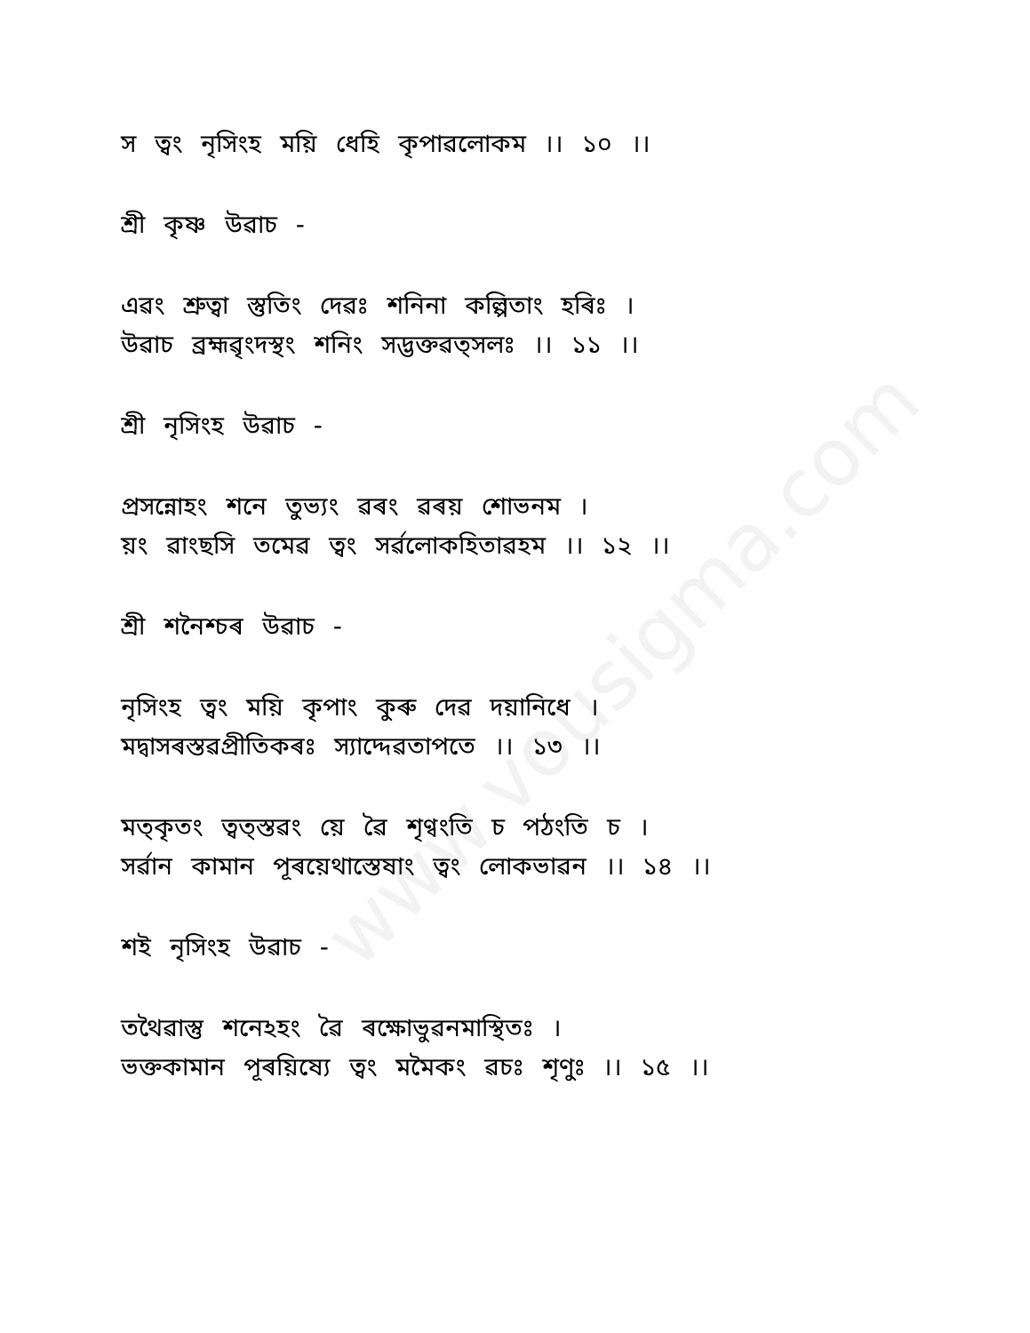www.vousigma.com
স ত্ৱং নৃসিংহ ময়ি ধেহি কৃপাৱলোকম ।। ১০ ।।
শ্ৰী কৃষ্ণ উৱাচ -
এৱং শ্ৰুত্ৱা স্তুতিং দেৱঃ শনিনা কল্পিতাং হৰিঃ ।
উৱাচ ব্ৰহ্মৱৃংদস্থং শনিং সদ্ভক্তৱত্সলঃ ।। ১১ ।।
শ্ৰী নৃসিংহ উৱাচ -
প্ৰসন্নোহং শনে তুভ্যং ৱৰং ৱৰয় শোভনম ।
য়ং ৱাংছসি তমেৱ ত্ৱং সৰ্ৱলোকহিতাৱহম ।। ১২ ।।
শ্ৰী শনৈশ্চৰ উৱাচ -
নৃসিংহ ত্ৱং ময়ি কৃপাং কুৰু দেৱ দয়ানিধে ।
মদ্ৱাসৰস্তৱপ্ৰীতিকৰঃ স্যাদ্দেৱতাপতে ।। ১৩ ।।
মত্কৃতং ত্ৱত্স্তৱং য়ে ৱৈ শৃণ্ৱংতি চ পঠংতি চ ।
সৰ্ৱান কামান পূৰয়েথাস্তেষাং ত্ৱং লোকভাৱন ।। ১৪ ।।
শই নৃসিংহ উৱাচ -
তথৈৱাস্তু শনেঽহং ৱৈ ৰক্ষোভুৱনমাস্থিতঃ ।
ভক্তকামান পূৰয়িষ্যে ত্ৱং মমৈকং ৱচঃ শৃণুঃ ।। ১৫ ।।